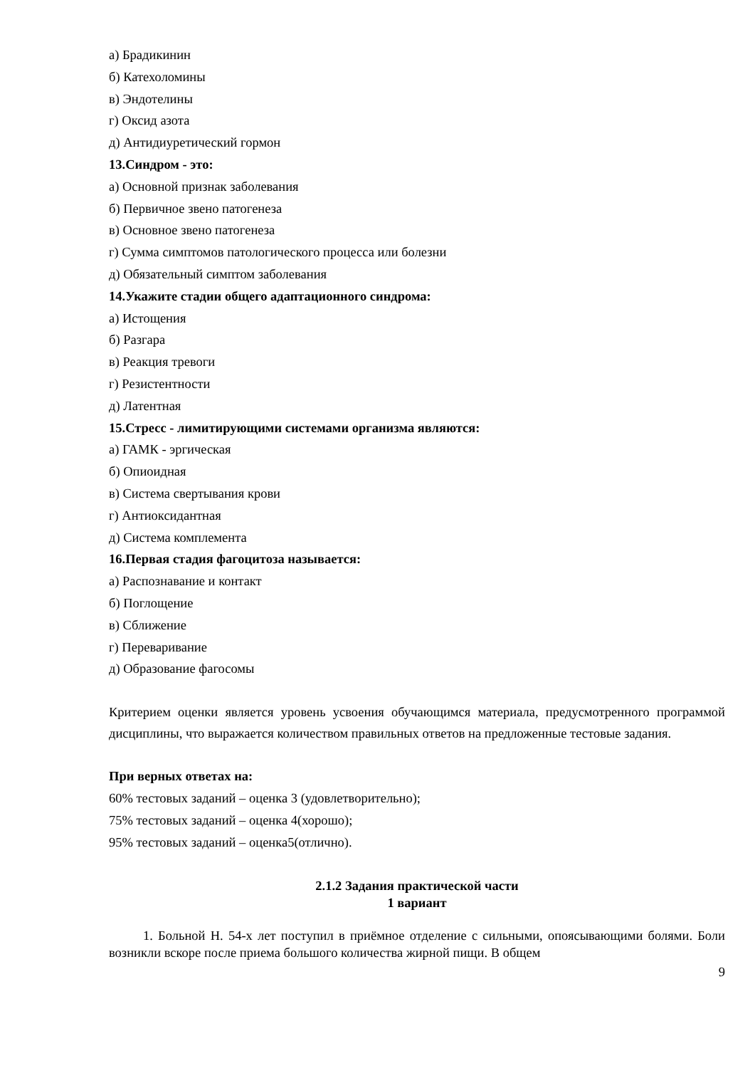а) Брадикинин
б) Катехоломины
в) Эндотелины
г) Оксид азота
д) Антидиуретический гормон
13.Синдром - это:
а) Основной признак заболевания
б) Первичное звено патогенеза
в) Основное звено патогенеза
г) Сумма симптомов патологического процесса или болезни
д) Обязательный симптом заболевания
14.Укажите стадии общего адаптационного синдрома:
а) Истощения
б) Разгара
в) Реакция тревоги
г) Резистентности
д) Латентная
15.Стресс - лимитирующими системами организма являются:
а) ГАМК - эргическая
б) Опиоидная
в) Система свертывания крови
г) Антиоксидантная
д) Система комплемента
16.Первая стадия фагоцитоза называется:
а) Распознавание и контакт
б) Поглощение
в) Сближение
г) Переваривание
д) Образование фагосомы
Критерием оценки является уровень усвоения обучающимся материала, предусмотренного программой дисциплины, что выражается количеством правильных ответов на предложенные тестовые задания.
При верных ответах на:
60% тестовых заданий – оценка 3 (удовлетворительно);
75% тестовых заданий – оценка 4(хорошо);
95% тестовых заданий – оценка5(отлично).
2.1.2 Задания практической части
1 вариант
1. Больной Н. 54-х лет поступил в приёмное отделение с сильными, опоясывающими болями. Боли возникли вскоре после приема большого количества жирной пищи. В общем
9